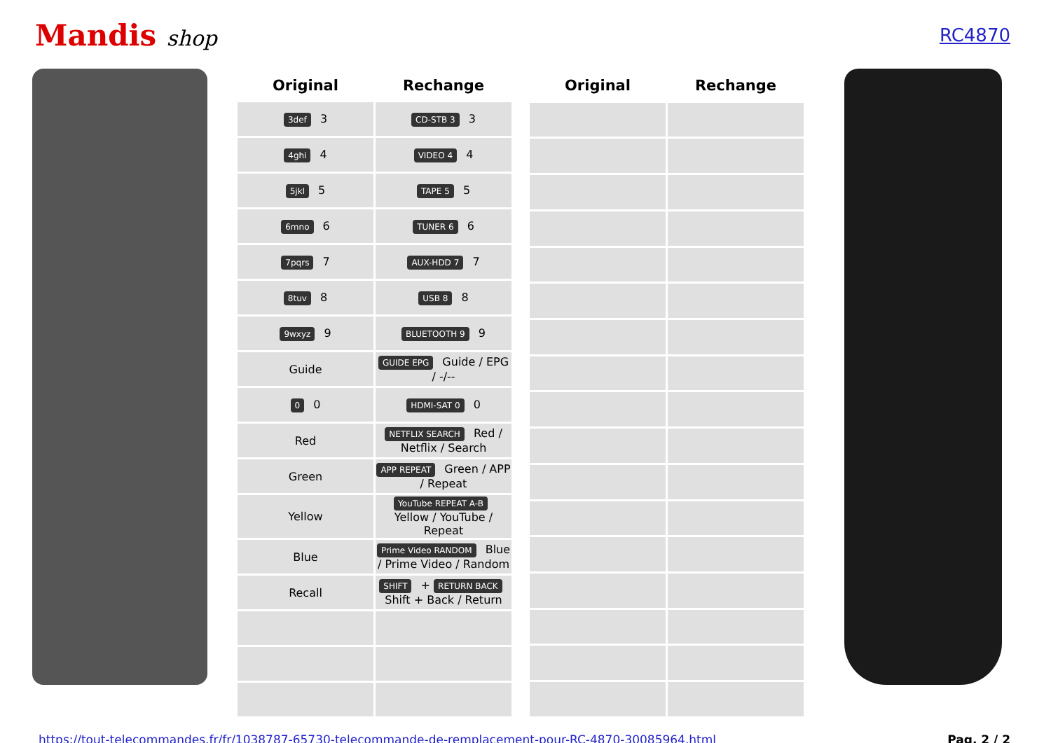Mandis shop
RC4870
| Original | Rechange |
| --- | --- |
| 3def 3 | CD-STB 3 3 |
| 4ghi 4 | VIDEO 4 4 |
| 5jkl 5 | TAPE 5 5 |
| 6mno 6 | TUNER 6 6 |
| 7pqrs 7 | AUX-HDD 7 7 |
| 8tuv 8 | USB 8 8 |
| 9wxyz 9 | BLUETOOTH 9 9 |
| Guide | GUIDE EPG Guide / EPG / -/-- |
| 0 0 | HDMI-SAT 0 0 |
| Red | NETFLIX SEARCH Red / Netflix / Search |
| Green | APP REPEAT Green / APP / Repeat |
| Yellow | YouTube REPEAT A-B Yellow / YouTube / Repeat |
| Blue | Prime Video RANDOM Blue / Prime Video / Random |
| Recall | SHIFT + RETURN BACK Shift + Back / Return |
| Original | Rechange |
| --- | --- |
https://tout-telecommandes.fr/fr/1038787-65730-telecommande-de-remplacement-pour-RC-4870-30085964.html Pag. 2 / 2